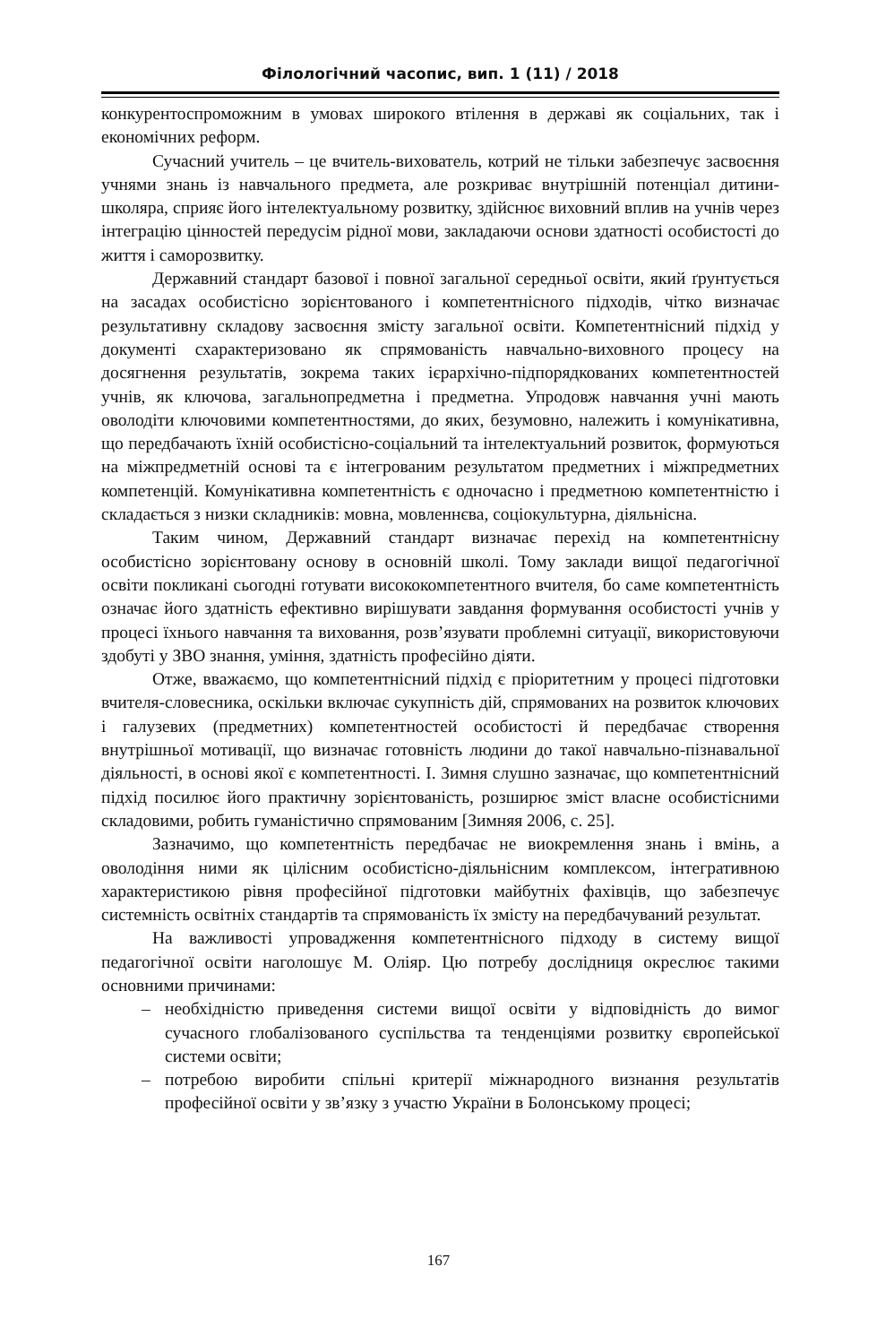Філологічний часопис, вип. 1 (11) / 2018
конкурентоспроможним в умовах широкого втілення в державі як соціальних, так і економічних реформ.
Сучасний учитель – це вчитель-вихователь, котрий не тільки забезпечує засвоєння учнями знань із навчального предмета, але розкриває внутрішній потенціал дитини-школяра, сприяє його інтелектуальному розвитку, здійснює виховний вплив на учнів через інтеграцію цінностей передусім рідної мови, закладаючи основи здатності особистості до життя і саморозвитку.
Державний стандарт базової і повної загальної середньої освіти, який ґрунтується на засадах особистісно зорієнтованого і компетентнісного підходів, чітко визначає результативну складову засвоєння змісту загальної освіти. Компетентнісний підхід у документі схарактеризовано як спрямованість навчально-виховного процесу на досягнення результатів, зокрема таких ієрархічно-підпорядкованих компетентностей учнів, як ключова, загальнопредметна і предметна. Упродовж навчання учні мають оволодіти ключовими компетентностями, до яких, безумовно, належить і комунікативна, що передбачають їхній особистісно-соціальний та інтелектуальний розвиток, формуються на міжпредметній основі та є інтегрованим результатом предметних і міжпредметних компетенцій. Комунікативна компетентність є одночасно і предметною компетентністю і складається з низки складників: мовна, мовленнєва, соціокультурна, діяльнісна.
Таким чином, Державний стандарт визначає перехід на компетентнісну особистісно зорієнтовану основу в основній школі. Тому заклади вищої педагогічної освіти покликані сьогодні готувати висококомпетентного вчителя, бо саме компетентність означає його здатність ефективно вирішувати завдання формування особистості учнів у процесі їхнього навчання та виховання, розв’язувати проблемні ситуації, використовуючи здобуті у ЗВО знання, уміння, здатність професійно діяти.
Отже, вважаємо, що компетентнісний підхід є пріоритетним у процесі підготовки вчителя-словесника, оскільки включає сукупність дій, спрямованих на розвиток ключових і галузевих (предметних) компетентностей особистості й передбачає створення внутрішньої мотивації, що визначає готовність людини до такої навчально-пізнавальної діяльності, в основі якої є компетентності. І. Зимня слушно зазначає, що компетентнісний підхід посилює його практичну зорієнтованість, розширює зміст власне особистісними складовими, робить гуманістично спрямованим [Зимняя 2006, с. 25].
Зазначимо, що компетентність передбачає не виокремлення знань і вмінь, а оволодіння ними як цілісним особистісно-діяльнісним комплексом, інтегративною характеристикою рівня професійної підготовки майбутніх фахівців, що забезпечує системність освітніх стандартів та спрямованість їх змісту на передбачуваний результат.
На важливості упровадження компетентнісного підходу в систему вищої педагогічної освіти наголошує М. Оліяр. Цю потребу дослідниця окреслює такими основними причинами:
– необхідністю приведення системи вищої освіти у відповідність до вимог сучасного глобалізованого суспільства та тенденціями розвитку європейської системи освіти;
– потребою виробити спільні критерії міжнародного визнання результатів професійної освіти у зв’язку з участю України в Болонському процесі;
167